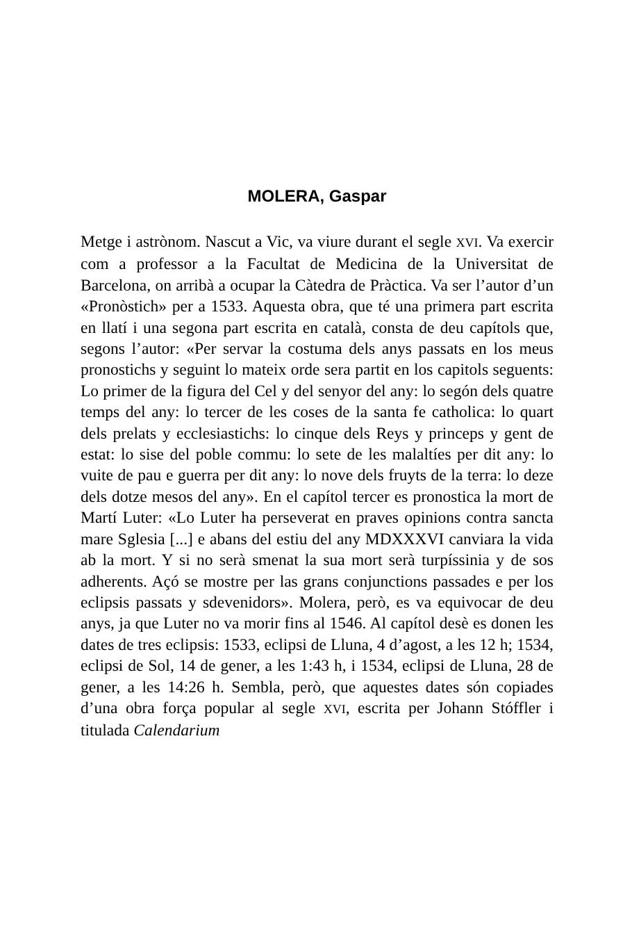MOLERA, Gaspar
Metge i astrònom. Nascut a Vic, va viure durant el segle XVI. Va exercir com a professor a la Facultat de Medicina de la Universitat de Barcelona, on arribà a ocupar la Càtedra de Pràctica. Va ser l’autor d’un «Pronòstich» per a 1533. Aquesta obra, que té una primera part escrita en llatí i una segona part escrita en català, consta de deu capítols que, segons l’autor: «Per servar la costuma dels anys passats en los meus pronostichs y seguint lo mateix orde sera partit en los capitols seguents: Lo primer de la figura del Cel y del senyor del any: lo segón dels quatre temps del any: lo tercer de les coses de la santa fe catholica: lo quart dels prelats y ecclesiastichs: lo cinque dels Reys y princeps y gent de estat: lo sise del poble commu: lo sete de les malaltíes per dit any: lo vuite de pau e guerra per dit any: lo nove dels fruyts de la terra: lo deze dels dotze mesos del any». En el capítol tercer es pronostica la mort de Martí Luter: «Lo Luter ha perseverat en praves opinions contra sancta mare Sglesia [...] e abans del estiu del any MDXXXVI canviara la vida ab la mort. Y si no serà smenat la sua mort serà turpíssinia y de sos adherents. Açó se mostre per las grans conjunctions passades e per los eclipsis passats y sdevenidors». Molera, però, es va equivocar de deu anys, ja que Luter no va morir fins al 1546. Al capítol desè es donen les dates de tres eclipsis: 1533, eclipsi de Lluna, 4 d’agost, a les 12 h; 1534, eclipsi de Sol, 14 de gener, a les 1:43 h, i 1534, eclipsi de Lluna, 28 de gener, a les 14:26 h. Sembla, però, que aquestes dates són copiades d’una obra força popular al segle XVI, escrita per Johann Stóffler i titulada Calendarium